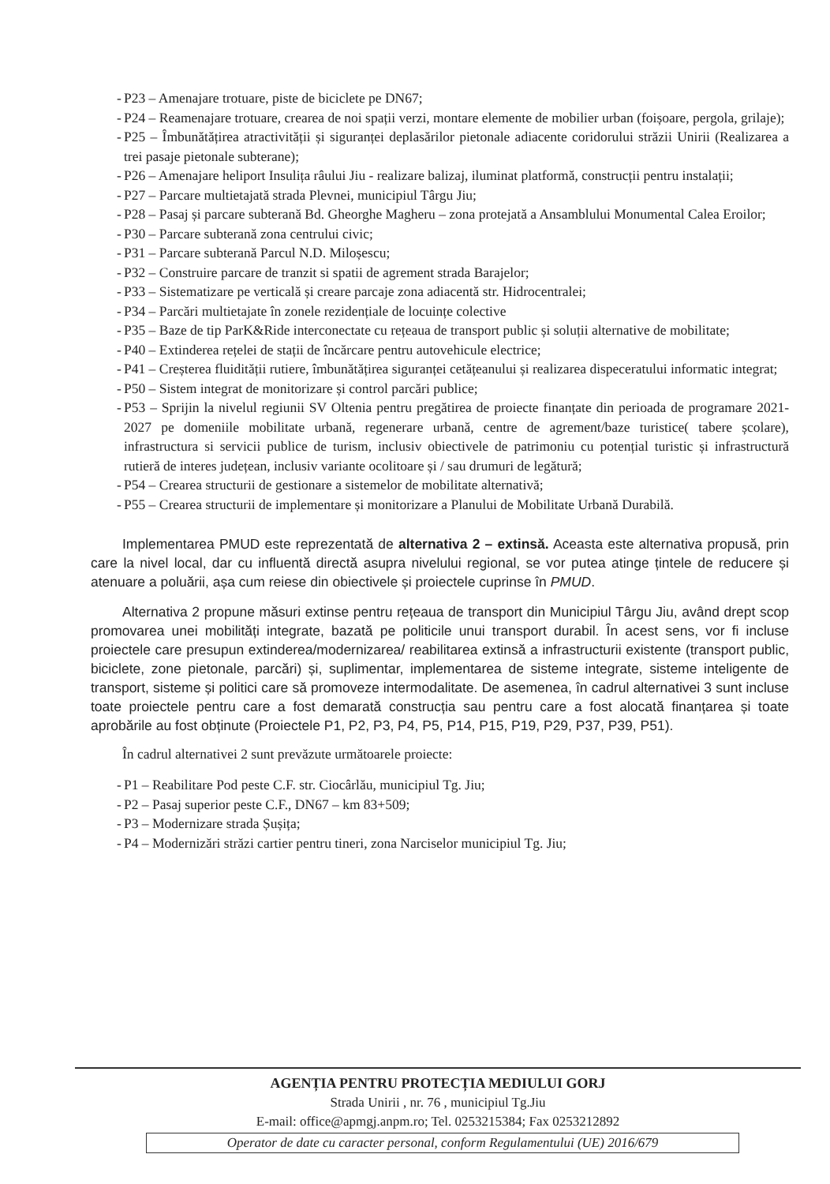- P23 – Amenajare trotuare, piste de biciclete pe DN67;
- P24 – Reamenajare trotuare, crearea de noi spații verzi, montare elemente de mobilier urban (foișoare, pergola, grilaje);
- P25 – Îmbunătățirea atractivității și siguranței deplasărilor pietonale adiacente coridorului străzii Unirii (Realizarea a trei pasaje pietonale subterane);
- P26 – Amenajare heliport Insulița râului Jiu - realizare balizaj, iluminat platformă, construcții pentru instalații;
- P27 – Parcare multietajată strada Plevnei, municipiul Târgu Jiu;
- P28 – Pasaj și parcare subterană Bd. Gheorghe Magheru – zona protejată a Ansamblului Monumental Calea Eroilor;
- P30 – Parcare subterană zona centrului civic;
- P31 – Parcare subterană Parcul N.D. Miloșescu;
- P32 – Construire parcare de tranzit si spatii de agrement strada Barajelor;
- P33 – Sistematizare pe verticală și creare parcaje zona adiacentă str. Hidrocentralei;
- P34 – Parcări multietajate în zonele rezidențiale de locuințe colective
- P35 – Baze de tip ParK&Ride interconectate cu rețeaua de transport public și soluții alternative de mobilitate;
- P40 – Extinderea rețelei de stații de încărcare pentru autovehicule electrice;
- P41 – Creșterea fluidității rutiere, îmbunătățirea siguranței cetățeanului și realizarea dispeceratului informatic integrat;
- P50 – Sistem integrat de monitorizare și control parcări publice;
- P53 – Sprijin la nivelul regiunii SV Oltenia pentru pregătirea de proiecte finanțate din perioada de programare 2021-2027 pe domeniile mobilitate urbană, regenerare urbană, centre de agrement/baze turistice( tabere școlare), infrastructura si servicii publice de turism, inclusiv obiectivele de patrimoniu cu potențial turistic și infrastructură rutieră de interes județean, inclusiv variante ocolitoare și / sau drumuri de legătură;
- P54 – Crearea structurii de gestionare a sistemelor de mobilitate alternativă;
- P55 – Crearea structurii de implementare și monitorizare a Planului de Mobilitate Urbană Durabilă.
Implementarea PMUD este reprezentată de alternativa 2 – extinsă. Aceasta este alternativa propusă, prin care la nivel local, dar cu influentă directă asupra nivelului regional, se vor putea atinge țintele de reducere și atenuare a poluării, așa cum reiese din obiectivele și proiectele cuprinse în PMUD.
Alternativa 2 propune măsuri extinse pentru rețeaua de transport din Municipiul Târgu Jiu, având drept scop promovarea unei mobilități integrate, bazată pe politicile unui transport durabil. În acest sens, vor fi incluse proiectele care presupun extinderea/modernizarea/ reabilitarea extinsă a infrastructurii existente (transport public, biciclete, zone pietonale, parcări) și, suplimentar, implementarea de sisteme integrate, sisteme inteligente de transport, sisteme și politici care să promoveze intermodalitate. De asemenea, în cadrul alternativei 3 sunt incluse toate proiectele pentru care a fost demarată construcția sau pentru care a fost alocată finanțarea și toate aprobările au fost obținute (Proiectele P1, P2, P3, P4, P5, P14, P15, P19, P29, P37, P39, P51).
În cadrul alternativei 2 sunt prevăzute următoarele proiecte:
- P1 – Reabilitare Pod peste C.F. str. Ciocârlău, municipiul Tg. Jiu;
- P2 – Pasaj superior peste C.F., DN67 – km 83+509;
- P3 – Modernizare strada Șușița;
- P4 – Modernizări străzi cartier pentru tineri, zona Narciselor municipiul Tg. Jiu;
AGENȚIA PENTRU PROTECȚIA MEDIULUI GORJ
Strada Unirii , nr. 76 , municipiul Tg.Jiu
E-mail: office@apmgj.anpm.ro; Tel. 0253215384; Fax 0253212892
Operator de date cu caracter personal, conform Regulamentului (UE) 2016/679